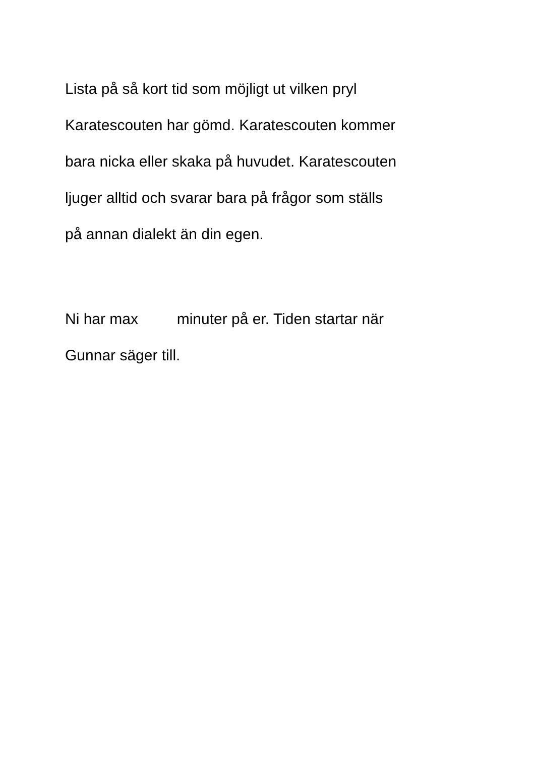Lista på så kort tid som möjligt ut vilken pryl
Karatescouten har gömd. Karatescouten kommer
bara nicka eller skaka på huvudet. Karatescouten
ljuger alltid och svarar bara på frågor som ställs
på annan dialekt än din egen.
Ni har max minuter på er. Tiden startar när
Gunnar säger till.